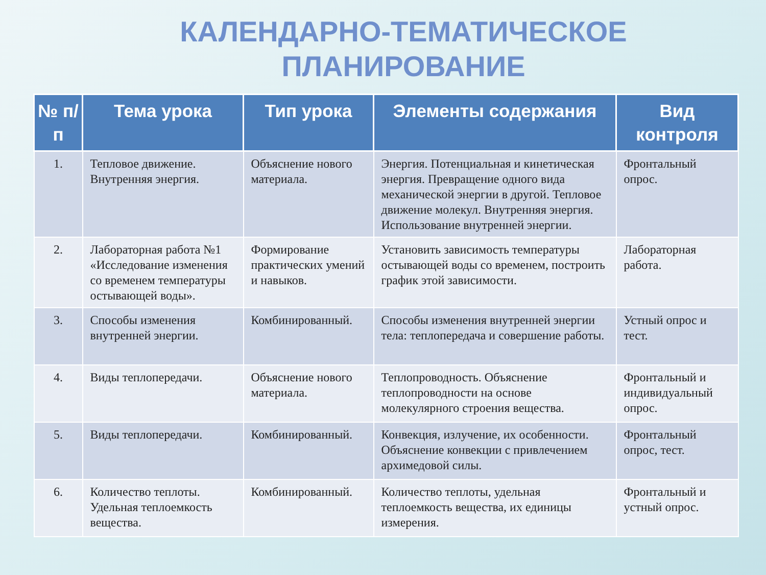КАЛЕНДАРНО-ТЕМАТИЧЕСКОЕ
ПЛАНИРОВАНИЕ
| № п/п | Тема урока | Тип урока | Элементы содержания | Вид контроля |
| --- | --- | --- | --- | --- |
| 1. | Тепловое движение. Внутренняя энергия. | Объяснение нового материала. | Энергия. Потенциальная и кинетическая энергия. Превращение одного вида механической энергии в другой. Тепловое движение молекул. Внутренняя энергия. Использование внутренней энергии. | Фронтальный опрос. |
| 2. | Лабораторная работа №1 «Исследование изменения со временем температуры остывающей воды». | Формирование практических умений и навыков. | Установить зависимость температуры остывающей воды со временем, построить график этой зависимости. | Лабораторная работа. |
| 3. | Способы изменения внутренней энергии. | Комбинированный. | Способы изменения внутренней энергии тела: теплопередача и совершение работы. | Устный опрос и тест. |
| 4. | Виды теплопередачи. | Объяснение нового материала. | Теплопроводность. Объяснение теплопроводности на основе молекулярного строения вещества. | Фронтальный и индивидуальный опрос. |
| 5. | Виды теплопередачи. | Комбинированный. | Конвекция, излучение, их особенности. Объяснение конвекции с привлечением архимедовой силы. | Фронтальный опрос, тест. |
| 6. | Количество теплоты. Удельная теплоемкость вещества. | Комбинированный. | Количество теплоты, удельная теплоемкость вещества, их единицы измерения. | Фронтальный и устный опрос. |